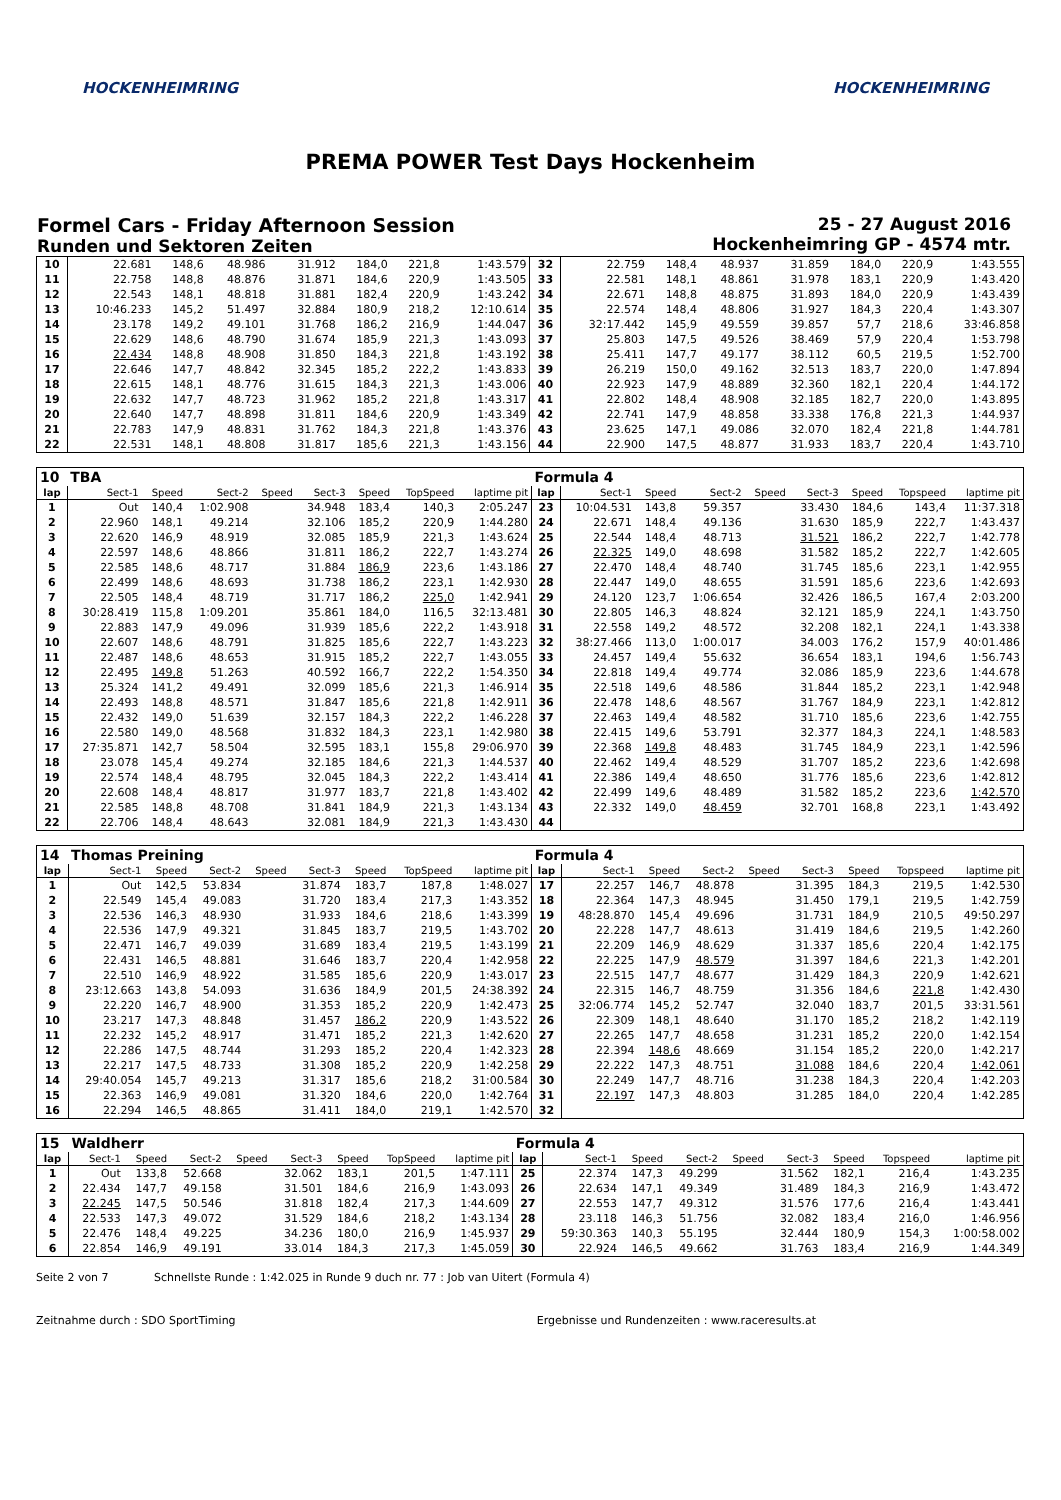HOCKENHEIMRING HOCKENHEIMRING
PREMA POWER Test Days Hockenheim
Formel Cars - Friday Afternoon Session
Runden und Sektoren Zeiten
25 - 27 August 2016
Hockenheimring GP - 4574 mtr.
| 10 | 22.681 | 148,6 | 48.986 | | 31.912 | 184,0 | 221,8 | 1:43.579 | 32 | 22.759 | 148,4 | 48.937 | | 31.859 | 184,0 | 220,9 | 1:43.555 |
| 11 | 22.758 | 148,8 | 48.876 | | 31.871 | 184,6 | 220,9 | 1:43.505 | 33 | 22.581 | 148,1 | 48.861 | | 31.978 | 183,1 | 220,9 | 1:43.420 |
| 12 | 22.543 | 148,1 | 48.818 | | 31.881 | 182,4 | 220,9 | 1:43.242 | 34 | 22.671 | 148,8 | 48.875 | | 31.893 | 184,0 | 220,9 | 1:43.439 |
| 13 | 10:46.233 | 145,2 | 51.497 | | 32.884 | 180,9 | 218,2 | 12:10.614 | 35 | 22.574 | 148,4 | 48.806 | | 31.927 | 184,3 | 220,4 | 1:43.307 |
| 14 | 23.178 | 149,2 | 49.101 | | 31.768 | 186,2 | 216,9 | 1:44.047 | 36 | 32:17.442 | 145,9 | 49.559 | | 39.857 | 57,7 | 218,6 | 33:46.858 |
| 15 | 22.629 | 148,6 | 48.790 | | 31.674 | 185,9 | 221,3 | 1:43.093 | 37 | 25.803 | 147,5 | 49.526 | | 38.469 | 57,9 | 220,4 | 1:53.798 |
| 16 | 22.434 | 148,8 | 48.908 | | 31.850 | 184,3 | 221,8 | 1:43.192 | 38 | 25.411 | 147,7 | 49.177 | | 38.112 | 60,5 | 219,5 | 1:52.700 |
| 17 | 22.646 | 147,7 | 48.842 | | 32.345 | 185,2 | 222,2 | 1:43.833 | 39 | 26.219 | 150,0 | 49.162 | | 32.513 | 183,7 | 220,0 | 1:47.894 |
| 18 | 22.615 | 148,1 | 48.776 | | 31.615 | 184,3 | 221,3 | 1:43.006 | 40 | 22.923 | 147,9 | 48.889 | | 32.360 | 182,1 | 220,4 | 1:44.172 |
| 19 | 22.632 | 147,7 | 48.723 | | 31.962 | 185,2 | 221,8 | 1:43.317 | 41 | 22.802 | 148,4 | 48.908 | | 32.185 | 182,7 | 220,0 | 1:43.895 |
| 20 | 22.640 | 147,7 | 48.898 | | 31.811 | 184,6 | 220,9 | 1:43.349 | 42 | 22.741 | 147,9 | 48.858 | | 33.338 | 176,8 | 221,3 | 1:44.937 |
| 21 | 22.783 | 147,9 | 48.831 | | 31.762 | 184,3 | 221,8 | 1:43.376 | 43 | 23.625 | 147,1 | 49.086 | | 32.070 | 182,4 | 221,8 | 1:44.781 |
| 22 | 22.531 | 148,1 | 48.808 | | 31.817 | 185,6 | 221,3 | 1:43.156 | 44 | 22.900 | 147,5 | 48.877 | | 31.933 | 183,7 | 220,4 | 1:43.710 |
| 10 | TBA | | | | | | | | Formula 4 | | | | | | | | |
| lap | Sect-1 | Speed | Sect-2 | Speed | Sect-3 | Speed | TopSpeed | laptime pit | lap | Sect-1 | Speed | Sect-2 | Speed | Sect-3 | Speed | Topspeed | laptime pit |
| 1 | Out | 140,4 | 1:02.908 | | 34.948 | 183,4 | 140,3 | 2:05.247 | 23 | 10:04.531 | 143,8 | 59.357 | | 33.430 | 184,6 | 143,4 | 11:37.318 |
| 2 | 22.960 | 148,1 | 49.214 | | 32.106 | 185,2 | 220,9 | 1:44.280 | 24 | 22.671 | 148,4 | 49.136 | | 31.630 | 185,9 | 222,7 | 1:43.437 |
| 3 | 22.620 | 146,9 | 48.919 | | 32.085 | 185,9 | 221,3 | 1:43.624 | 25 | 22.544 | 148,4 | 48.713 | | 31.521 | 186,2 | 222,7 | 1:42.778 |
| 4 | 22.597 | 148,6 | 48.866 | | 31.811 | 186,2 | 222,7 | 1:43.274 | 26 | 22.325 | 149,0 | 48.698 | | 31.582 | 185,2 | 222,7 | 1:42.605 |
| 5 | 22.585 | 148,6 | 48.717 | | 31.884 | 186,9 | 223,6 | 1:43.186 | 27 | 22.470 | 148,4 | 48.740 | | 31.745 | 185,6 | 223,1 | 1:42.955 |
| 6 | 22.499 | 148,6 | 48.693 | | 31.738 | 186,2 | 223,1 | 1:42.930 | 28 | 22.447 | 149,0 | 48.655 | | 31.591 | 185,6 | 223,6 | 1:42.693 |
| 7 | 22.505 | 148,4 | 48.719 | | 31.717 | 186,2 | 225,0 | 1:42.941 | 29 | 24.120 | 123,7 | 1:06.654 | | 32.426 | 186,5 | 167,4 | 2:03.200 |
| 8 | 30:28.419 | 115,8 | 1:09.201 | | 35.861 | 184,0 | 116,5 | 32:13.481 | 30 | 22.805 | 146,3 | 48.824 | | 32.121 | 185,9 | 224,1 | 1:43.750 |
| 9 | 22.883 | 147,9 | 49.096 | | 31.939 | 185,6 | 222,2 | 1:43.918 | 31 | 22.558 | 149,2 | 48.572 | | 32.208 | 182,1 | 224,1 | 1:43.338 |
| 10 | 22.607 | 148,6 | 48.791 | | 31.825 | 185,6 | 222,7 | 1:43.223 | 32 | 38:27.466 | 113,0 | 1:00.017 | | 34.003 | 176,2 | 157,9 | 40:01.486 |
| 11 | 22.487 | 148,6 | 48.653 | | 31.915 | 185,2 | 222,7 | 1:43.055 | 33 | 24.457 | 149,4 | 55.632 | | 36.654 | 183,1 | 194,6 | 1:56.743 |
| 12 | 22.495 | 149,8 | 51.263 | | 40.592 | 166,7 | 222,2 | 1:54.350 | 34 | 22.818 | 149,4 | 49.774 | | 32.086 | 185,9 | 223,6 | 1:44.678 |
| 13 | 25.324 | 141,2 | 49.491 | | 32.099 | 185,6 | 221,3 | 1:46.914 | 35 | 22.518 | 149,6 | 48.586 | | 31.844 | 185,2 | 223,1 | 1:42.948 |
| 14 | 22.493 | 148,8 | 48.571 | | 31.847 | 185,6 | 221,8 | 1:42.911 | 36 | 22.478 | 148,6 | 48.567 | | 31.767 | 184,9 | 223,1 | 1:42.812 |
| 15 | 22.432 | 149,0 | 51.639 | | 32.157 | 184,3 | 222,2 | 1:46.228 | 37 | 22.463 | 149,4 | 48.582 | | 31.710 | 185,6 | 223,6 | 1:42.755 |
| 16 | 22.580 | 149,0 | 48.568 | | 31.832 | 184,3 | 223,1 | 1:42.980 | 38 | 22.415 | 149,6 | 53.791 | | 32.377 | 184,3 | 224,1 | 1:48.583 |
| 17 | 27:35.871 | 142,7 | 58.504 | | 32.595 | 183,1 | 155,8 | 29:06.970 | 39 | 22.368 | 149,8 | 48.483 | | 31.745 | 184,9 | 223,1 | 1:42.596 |
| 18 | 23.078 | 145,4 | 49.274 | | 32.185 | 184,6 | 221,3 | 1:44.537 | 40 | 22.462 | 149,4 | 48.529 | | 31.707 | 185,2 | 223,6 | 1:42.698 |
| 19 | 22.574 | 148,4 | 48.795 | | 32.045 | 184,3 | 222,2 | 1:43.414 | 41 | 22.386 | 149,4 | 48.650 | | 31.776 | 185,6 | 223,6 | 1:42.812 |
| 20 | 22.608 | 148,4 | 48.817 | | 31.977 | 183,7 | 221,8 | 1:43.402 | 42 | 22.499 | 149,6 | 48.489 | | 31.582 | 185,2 | 223,6 | 1:42.570 |
| 21 | 22.585 | 148,8 | 48.708 | | 31.841 | 184,9 | 221,3 | 1:43.134 | 43 | 22.332 | 149,0 | 48.459 | | 32.701 | 168,8 | 223,1 | 1:43.492 |
| 22 | 22.706 | 148,4 | 48.643 | | 32.081 | 184,9 | 221,3 | 1:43.430 | 44 | | | | | | | | |
| 14 | Thomas Preining | | | | | | | | Formula 4 | | | | | | | | |
| lap | Sect-1 | Speed | Sect-2 | Speed | Sect-3 | Speed | TopSpeed | laptime pit | lap | Sect-1 | Speed | Sect-2 | Speed | Sect-3 | Speed | Topspeed | laptime pit |
| 1 | Out | 142,5 | 53.834 | | 31.874 | 183,7 | 187,8 | 1:48.027 | 17 | 22.257 | 146,7 | 48.878 | | 31.395 | 184,3 | 219,5 | 1:42.530 |
| 2 | 22.549 | 145,4 | 49.083 | | 31.720 | 183,4 | 217,3 | 1:43.352 | 18 | 22.364 | 147,3 | 48.945 | | 31.450 | 179,1 | 219,5 | 1:42.759 |
| 3 | 22.536 | 146,3 | 48.930 | | 31.933 | 184,6 | 218,6 | 1:43.399 | 19 | 48:28.870 | 145,4 | 49.696 | | 31.731 | 184,9 | 210,5 | 49:50.297 |
| 4 | 22.536 | 147,9 | 49.321 | | 31.845 | 183,7 | 219,5 | 1:43.702 | 20 | 22.228 | 147,7 | 48.613 | | 31.419 | 184,6 | 219,5 | 1:42.260 |
| 5 | 22.471 | 146,7 | 49.039 | | 31.689 | 183,4 | 219,5 | 1:43.199 | 21 | 22.209 | 146,9 | 48.629 | | 31.337 | 185,6 | 220,4 | 1:42.175 |
| 6 | 22.431 | 146,5 | 48.881 | | 31.646 | 183,7 | 220,4 | 1:42.958 | 22 | 22.225 | 147,9 | 48.579 | | 31.397 | 184,6 | 221,3 | 1:42.201 |
| 7 | 22.510 | 146,9 | 48.922 | | 31.585 | 185,6 | 220,9 | 1:43.017 | 23 | 22.515 | 147,7 | 48.677 | | 31.429 | 184,3 | 220,9 | 1:42.621 |
| 8 | 23:12.663 | 143,8 | 54.093 | | 31.636 | 184,9 | 201,5 | 24:38.392 | 24 | 22.315 | 146,7 | 48.759 | | 31.356 | 184,6 | 221,8 | 1:42.430 |
| 9 | 22.220 | 146,7 | 48.900 | | 31.353 | 185,2 | 220,9 | 1:42.473 | 25 | 32:06.774 | 145,2 | 52.747 | | 32.040 | 183,7 | 201,5 | 33:31.561 |
| 10 | 23.217 | 147,3 | 48.848 | | 31.457 | 186,2 | 220,9 | 1:43.522 | 26 | 22.309 | 148,1 | 48.640 | | 31.170 | 185,2 | 218,2 | 1:42.119 |
| 11 | 22.232 | 145,2 | 48.917 | | 31.471 | 185,2 | 221,3 | 1:42.620 | 27 | 22.265 | 147,7 | 48.658 | | 31.231 | 185,2 | 220,0 | 1:42.154 |
| 12 | 22.286 | 147,5 | 48.744 | | 31.293 | 185,2 | 220,4 | 1:42.323 | 28 | 22.394 | 148,6 | 48.669 | | 31.154 | 185,2 | 220,0 | 1:42.217 |
| 13 | 22.217 | 147,5 | 48.733 | | 31.308 | 185,2 | 220,9 | 1:42.258 | 29 | 22.222 | 147,3 | 48.751 | | 31.088 | 184,6 | 220,4 | 1:42.061 |
| 14 | 29:40.054 | 145,7 | 49.213 | | 31.317 | 185,6 | 218,2 | 31:00.584 | 30 | 22.249 | 147,7 | 48.716 | | 31.238 | 184,3 | 220,4 | 1:42.203 |
| 15 | 22.363 | 146,9 | 49.081 | | 31.320 | 184,6 | 220,0 | 1:42.764 | 31 | 22.197 | 147,3 | 48.803 | | 31.285 | 184,0 | 220,4 | 1:42.285 |
| 16 | 22.294 | 146,5 | 48.865 | | 31.411 | 184,0 | 219,1 | 1:42.570 | 32 | | | | | | | | |
| 15 | Waldherr | | | | | | | | Formula 4 | | | | | | | | |
| lap | Sect-1 | Speed | Sect-2 | Speed | Sect-3 | Speed | TopSpeed | laptime pit | lap | Sect-1 | Speed | Sect-2 | Speed | Sect-3 | Speed | Topspeed | laptime pit |
| 1 | Out | 133,8 | 52.668 | | 32.062 | 183,1 | 201,5 | 1:47.111 | 25 | 22.374 | 147,3 | 49.299 | | 31.562 | 182,1 | 216,4 | 1:43.235 |
| 2 | 22.434 | 147,7 | 49.158 | | 31.501 | 184,6 | 216,9 | 1:43.093 | 26 | 22.634 | 147,1 | 49.349 | | 31.489 | 184,3 | 216,9 | 1:43.472 |
| 3 | 22.245 | 147,5 | 50.546 | | 31.818 | 182,4 | 217,3 | 1:44.609 | 27 | 22.553 | 147,7 | 49.312 | | 31.576 | 177,6 | 216,4 | 1:43.441 |
| 4 | 22.533 | 147,3 | 49.072 | | 31.529 | 184,6 | 218,2 | 1:43.134 | 28 | 23.118 | 146,3 | 51.756 | | 32.082 | 183,4 | 216,0 | 1:46.956 |
| 5 | 22.476 | 148,4 | 49.225 | | 34.236 | 180,0 | 216,9 | 1:45.937 | 29 | 59:30.363 | 140,3 | 55.195 | | 32.444 | 180,9 | 154,3 | 1:00:58.002 |
| 6 | 22.854 | 146,9 | 49.191 | | 33.014 | 184,3 | 217,3 | 1:45.059 | 30 | 22.924 | 146,5 | 49.662 | | 31.763 | 183,4 | 216,9 | 1:44.349 |
Seite 2 von 7 Schnellste Runde : 1:42.025 in Runde 9 duch nr. 77 : Job van Uitert (Formula 4)
Zeitnahme durch : SDO SportTiming Ergebnisse und Rundenzeiten : www.raceresults.at